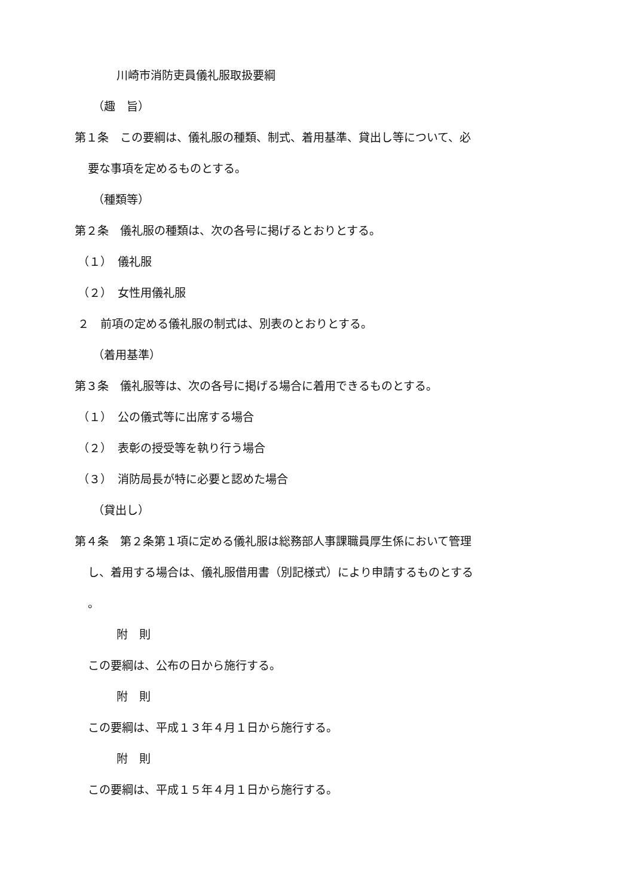川崎市消防吏員儀礼服取扱要綱
（趣　旨）
第１条　この要綱は、儀礼服の種類、制式、着用基準、貸出し等について、必
要な事項を定めるものとする。
（種類等）
第２条　儀礼服の種類は、次の各号に掲げるとおりとする。
（１）　儀礼服
（２）　女性用儀礼服
２　前項の定める儀礼服の制式は、別表のとおりとする。
（着用基準）
第３条　儀礼服等は、次の各号に掲げる場合に着用できるものとする。
（１）　公の儀式等に出席する場合
（２）　表彰の授受等を執り行う場合
（３）　消防局長が特に必要と認めた場合
（貸出し）
第４条　第２条第１項に定める儀礼服は総務部人事課職員厚生係において管理
し、着用する場合は、儀礼服借用書（別記様式）により申請するものとする
。
附　則
この要綱は、公布の日から施行する。
附　則
この要綱は、平成１３年４月１日から施行する。
附　則
この要綱は、平成１５年４月１日から施行する。